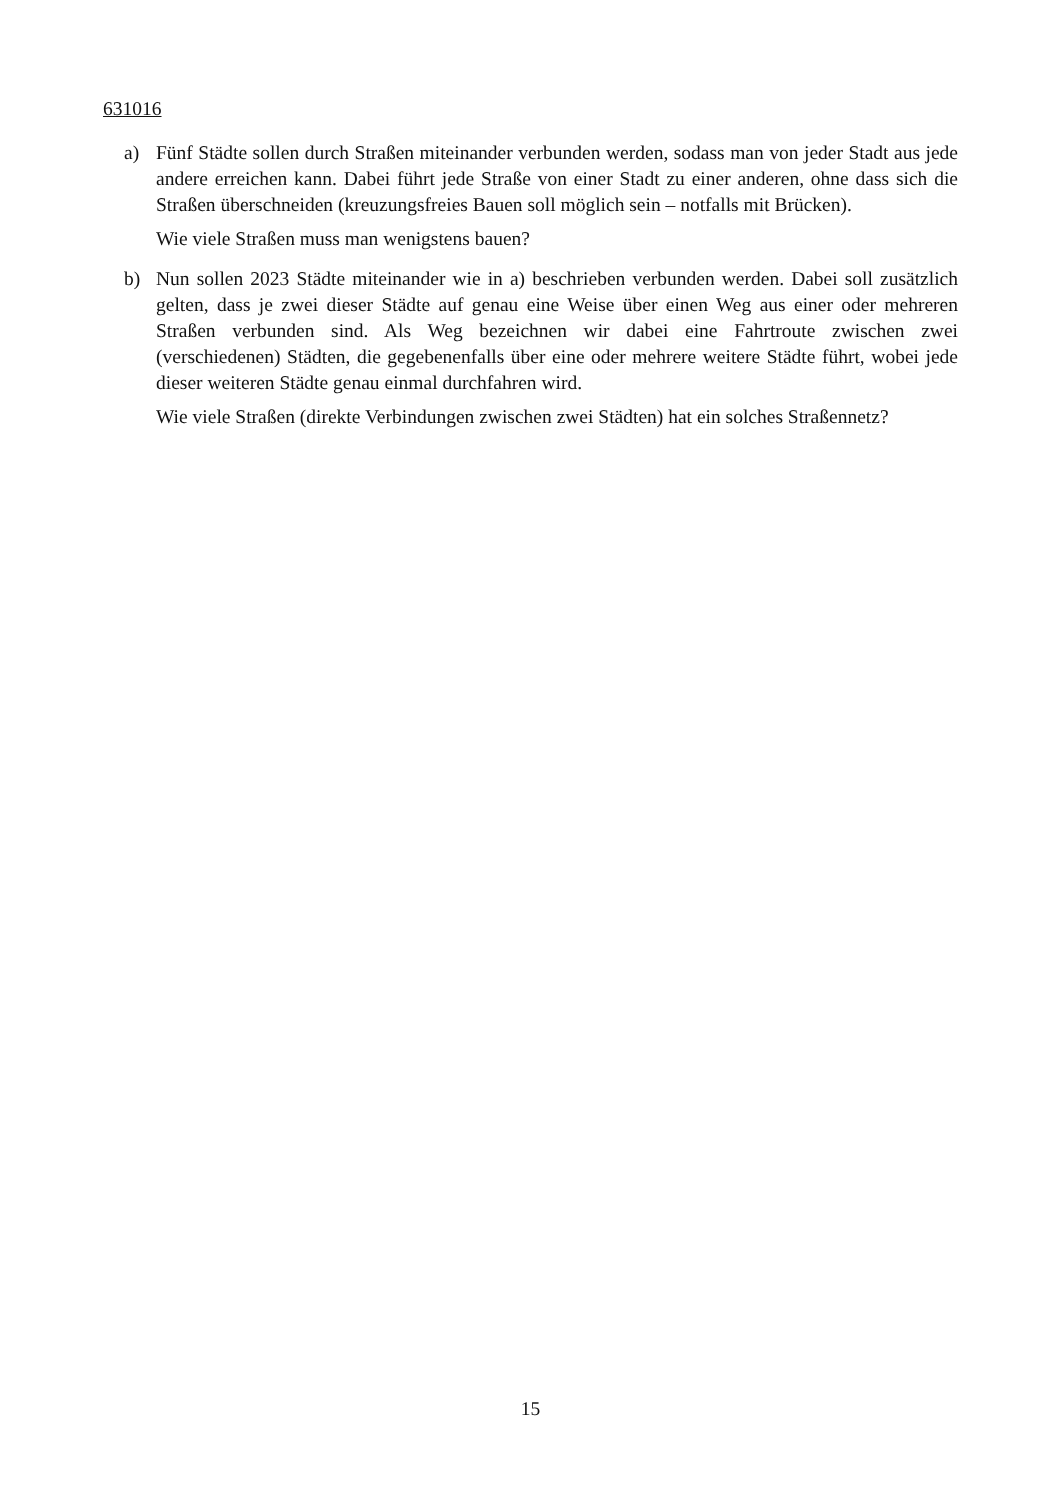631016
a) Fünf Städte sollen durch Straßen miteinander verbunden werden, sodass man von jeder Stadt aus jede andere erreichen kann. Dabei führt jede Straße von einer Stadt zu einer anderen, ohne dass sich die Straßen überschneiden (kreuzungsfreies Bauen soll möglich sein – notfalls mit Brücken).
Wie viele Straßen muss man wenigstens bauen?
b) Nun sollen 2023 Städte miteinander wie in a) beschrieben verbunden werden. Dabei soll zusätzlich gelten, dass je zwei dieser Städte auf genau eine Weise über einen Weg aus einer oder mehreren Straßen verbunden sind. Als Weg bezeichnen wir dabei eine Fahrtroute zwischen zwei (verschiedenen) Städten, die gegebenenfalls über eine oder mehrere weitere Städte führt, wobei jede dieser weiteren Städte genau einmal durchfahren wird.
Wie viele Straßen (direkte Verbindungen zwischen zwei Städten) hat ein solches Straßennetz?
15